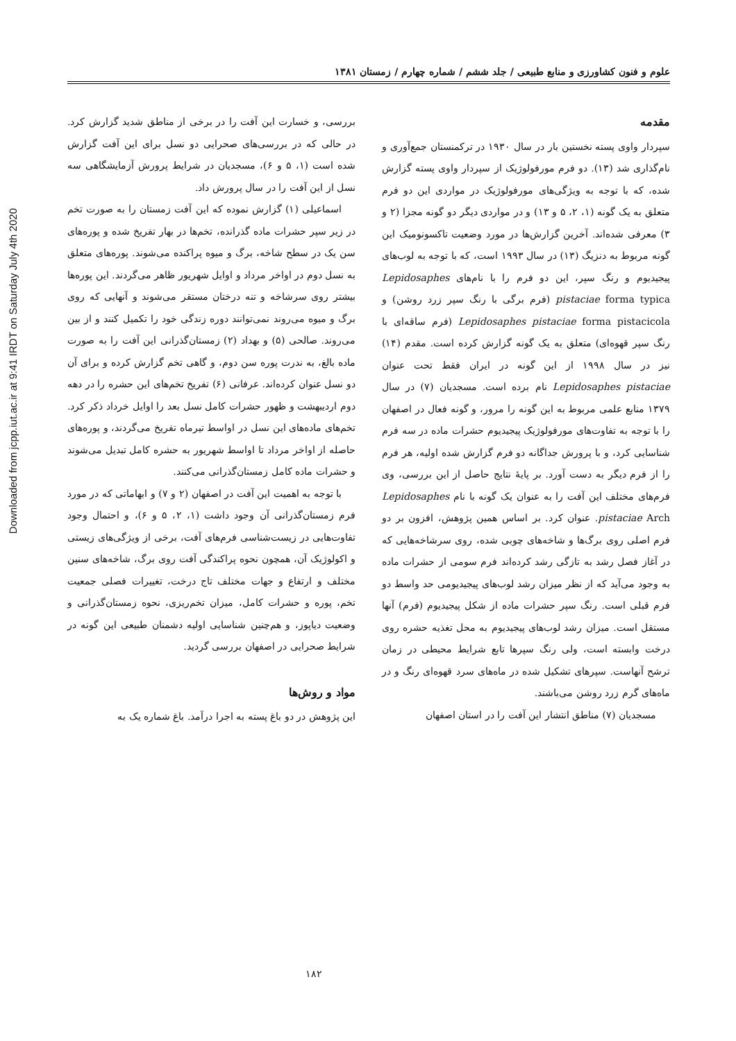Downloaded from jcpp.iut.ac.ir at 9:41 IRDT on Saturday July 4th 2020
علوم و فنون کشاورزی و منابع طبیعی / جلد ششم / شماره چهارم / زمستان ۱۳۸۱
مقدمه
سپردار واوی پسته نخستین بار در سال ۱۹۳۰ در ترکمنستان جمع‌آوری و نام‌گذاری شد (۱۳). دو فرم مورفولوژیک از سپردار واوی پسته گزارش شده، که با توجه به ویژگی‌های مورفولوژیک در مواردی این دو فرم متعلق به یک گونه (۱، ۲، ۵ و ۱۳) و در مواردی دیگر دو گونه مجزا (۲ و ۳) معرفی شده‌اند. آخرین گزارش‌ها در مورد وضعیت تاکسونومیک این گونه مربوط به دنزیگ (۱۳) در سال ۱۹۹۳ است، که با توجه به لوب‌های پیجیدیوم و رنگ سپر، این دو فرم را با نام‌های Lepidosaphes pistaciae forma typica (فرم برگی با رنگ سپر زرد روشن) و Lepidosaphes pistaciae forma pistacicola (فرم ساقه‌ای با رنگ سپر قهوه‌ای) متعلق به یک گونه گزارش کرده است. مقدم (۱۴) نیز در سال ۱۹۹۸ از این گونه در ایران فقط تحت عنوان Lepidosaphes pistaciae نام برده است. مسجدیان (۷) در سال ۱۳۷۹ منابع علمی مربوط به این گونه را مرور، و گونه فعال در اصفهان را با توجه به تفاوت‌های مورفولوژیک پیجیدیوم حشرات ماده در سه فرم شناسایی کرد، و با پرورش جداگانه دو فرم گزارش شده اولیه، هر فرم را از فرم دیگر به دست آورد. بر پایهٔ نتایج حاصل از این بررسی، وی فرم‌های مختلف این آفت را به عنوان یک گونه با نام Lepidosaphes pistaciae Arch. عنوان کرد. بر اساس همین پژوهش، افزون بر دو فرم اصلی روی برگ‌ها و شاخه‌های چوبی شده، روی سرشاخه‌هایی که در آغاز فصل رشد به تازگی رشد کرده‌اند فرم سومی از حشرات ماده به وجود می‌آید که از نظر میزان رشد لوب‌های پیجیدیومی حد واسط دو فرم قبلی است. رنگ سپر حشرات ماده از شکل پیجیدیوم (فرم) آنها مستقل است. میزان رشد لوب‌های پیجیدیوم به محل تغذیه حشره روی درخت وابسته است، ولی رنگ سپرها تابع شرایط محیطی در زمان ترشح آنهاست. سپرهای تشکیل شده در ماه‌های سرد قهوه‌ای رنگ و در ماه‌های گرم زرد روشن می‌باشند.
مسجدیان (۷) مناطق انتشار این آفت را در استان اصفهان
بررسی، و خسارت این آفت را در برخی از مناطق شدید گزارش کرد. در حالی که در بررسی‌های صحرایی دو نسل برای این آفت گزارش شده است (۱، ۵ و ۶)، مسجدیان در شرایط پرورش آزمایشگاهی سه نسل از این آفت را در سال پرورش داد.
اسماعیلی (۱) گزارش نموده که این آفت زمستان را به صورت تخم در زیر سپر حشرات ماده گذرانده، تخم‌ها در بهار تفریخ شده و پوره‌های سن یک در سطح شاخه، برگ و میوه پراکنده می‌شوند. پوره‌های متعلق به نسل دوم در اواخر مرداد و اوایل شهریور ظاهر می‌گردند. این پوره‌ها بیشتر روی سرشاخه و تنه درختان مستقر می‌شوند و آنهایی که روی برگ و میوه می‌روند نمی‌توانند دوره زندگی خود را تکمیل کنند و از بین می‌روند. صالحی (۵) و بهداد (۲) زمستان‌گذرانی این آفت را به صورت ماده بالغ، به ندرت پوره سن دوم، و گاهی تخم گزارش کرده و برای آن دو نسل عنوان کرده‌اند. عرفانی (۶) تفریخ تخم‌های این حشره را در دهه دوم اردیبهشت و ظهور حشرات کامل نسل بعد را اوایل خرداد ذکر کرد. تخم‌های ماده‌های این نسل در اواسط تیرماه تفریخ می‌گردند، و پوره‌های حاصله از اواخر مرداد تا اواسط شهریور به حشره کامل تبدیل می‌شوند و حشرات ماده کامل زمستان‌گذرانی می‌کنند.
با توجه به اهمیت این آفت در اصفهان (۲ و ۷) و ابهاماتی که در مورد فرم زمستان‌گذرانی آن وجود داشت (۱، ۲، ۵ و ۶)، و احتمال وجود تفاوت‌هایی در زیست‌شناسی فرم‌های آفت، برخی از ویژگی‌های زیستی و اکولوژیک آن، همچون نحوه پراکندگی آفت روی برگ، شاخه‌های سنین مختلف و ارتفاع و جهات مختلف تاج درخت، تغییرات فصلی جمعیت تخم، پوره و حشرات کامل، میزان تخم‌ریزی، نحوه زمستان‌گذرانی و وضعیت دیاپوز، و هم‌چنین شناسایی اولیه دشمنان طبیعی این گونه در شرایط صحرایی در اصفهان بررسی گردید.
مواد و روش‌ها
این پژوهش در دو باغ پسته به اجرا درآمد. باغ شماره یک به
۱۸۲